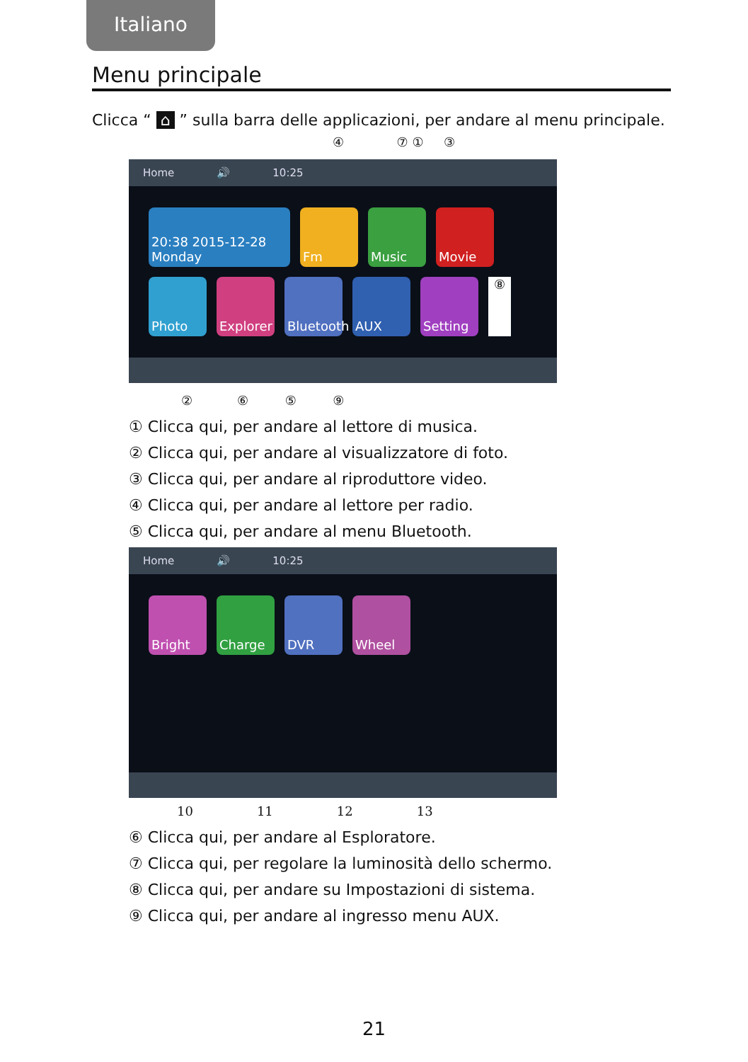Italiano
Menu principale
Clicca “ ⌂ ” sulla barra delle applicazioni, per andare al menu principale.
④ ⑦ ① ③
Home 🔊 10:25
20:38 2015-12-28 Monday
Fm
Music
Movie
Photo
Explorer
Bluetooth
AUX
Setting
⑧
② ⑥ ⑤ ⑨
① Clicca qui, per andare al lettore di musica.
② Clicca qui, per andare al visualizzatore di foto.
③ Clicca qui, per andare al riproduttore video.
④ Clicca qui, per andare al lettore per radio.
⑤ Clicca qui, per andare al menu Bluetooth.
Home 🔊 10:25
Bright
Charge
DVR
Wheel
10 11 12 13
⑥ Clicca qui, per andare al Esploratore.
⑦ Clicca qui, per regolare la luminosità dello schermo.
⑧ Clicca qui, per andare su Impostazioni di sistema.
⑨ Clicca qui, per andare al ingresso menu AUX.
21